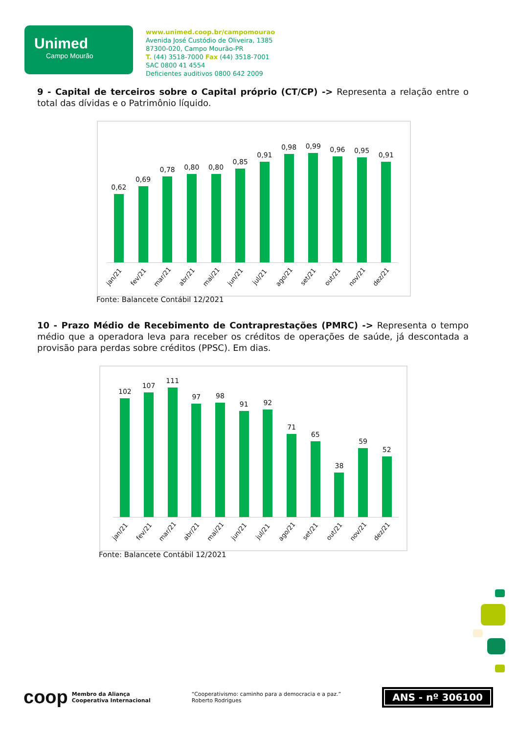Unimed
Campo Mourão
www.unimed.coop.br/campomourao
Avenida José Custódio de Oliveira, 1385
87300-020, Campo Mourão-PR
T. (44) 3518-7000 Fax (44) 3518-7001
SAC 0800 41 4554
Deficientes auditivos 0800 642 2009
9 - Capital de terceiros sobre o Capital próprio (CT/CP) -> Representa a relação entre o total das dívidas e o Patrimônio líquido.
0,62
0,69
0,78
0,80
0,80
0,85
0,91
0,98
0,99
0,96
0,95
0,91
jan/21 fev/21 mar/21 abr/21 mai/21 jun/21 jul/21 ago/21 set/21 out/21 nov/21 dez/21
Fonte: Balancete Contábil 12/2021
10 - Prazo Médio de Recebimento de Contraprestações (PMRC) -> Representa o tempo médio que a operadora leva para receber os créditos de operações de saúde, já descontada a provisão para perdas sobre créditos (PPSC). Em dias.
102
107
111
97
98
91
92
71
65
38
59
52
jan/21 fev/21 mar/21 abr/21 mai/21 jun/21 jul/21 ago/21 set/21 out/21 nov/21 dez/21
Fonte: Balancete Contábil 12/2021
coop Membro da Aliança
Cooperativa Internacional
“Cooperativismo: caminho para a democracia e a paz.”
Roberto Rodrigues
ANS - nº 306100